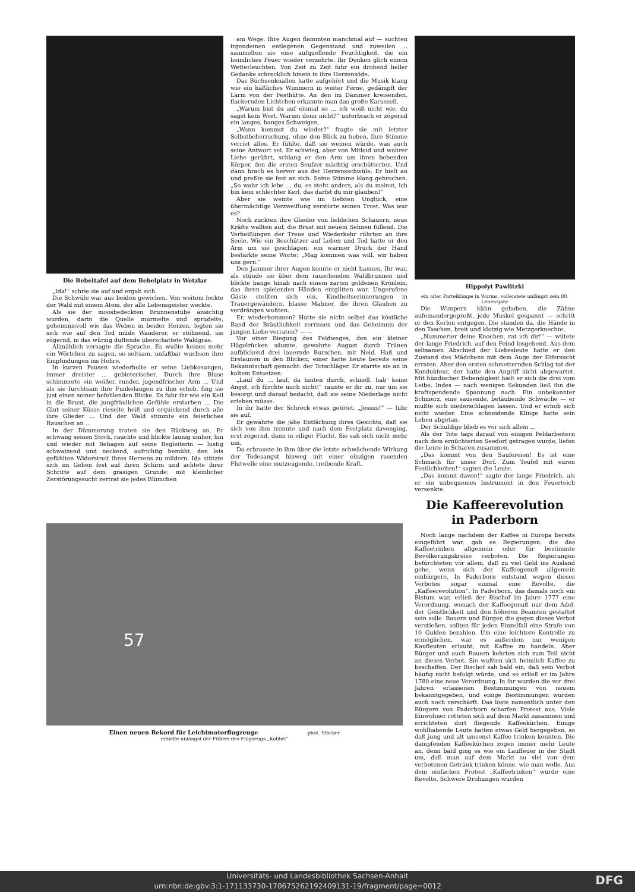Die Bebeltafel auf dem Bebelplatz in Wetzlar
„Ida!“ schrie sie auf und ergab sich.
Die Schwüle war aus beiden gewichen. Von weitem lockte der Wald mit einem Atem, der alle Lebensgeister weckte.
Als sie der moosbedeckten Brunnenstube ansichtig wurden, darin die Quelle murmelte und sprudelte, geheimnisvoll wie das Weben in beider Herzen, legten sie sich wie auf den Tod müde Wanderer, er stöhnend, sie zögernd, in das würzig duftende überschattete Waldgras.
Allmählich versagte die Sprache. Es wußte keines mehr ein Wörtchen zu sagen, so seltsam, unfaßbar wuchsen ihre Empfindungen ins Hehre.
In kurzen Pausen wiederholte er seine Liebkosungen, immer dreister ... gebieterischer. Durch ihre Bluse schimmerte ein weißer, runder, jugendfrischer Arm ... Und als sie furchtsam ihre Funkelaugen zu ihm erhob, fing sie just einen seiner befehlenden Blicke. Es fuhr ihr wie ein Keil in die Brust, die jungfräulichen Gefühle erstarben ... Die Glut seiner Küsse rieselte heiß und erquickend durch alle ihre Glieder ... Und der Wald stimmte ein feierliches Rauschen an ...
In der Dämmerung traten sie den Rückweg an. Er schwang seinen Stock, rauchte und blickte launig umher, hin und wieder mit Behagen auf seine Begleiterin — lustig schwatzend und neckend, aufrichtig bemüht, den leis gefühlten Widerstreit ihres Herzens zu mildern. Ida stützte sich im Gehen fest auf ihren Schirm und achtete ihrer Schritte auf dem grasigen Grunde; mit kleinlicher Zerstörungssucht zertrat sie jedes Blümchen
am Wege. Ihre Augen flammten manchmal auf — suchten irgendeinen entlegenen Gegenstand und zuweilen ... sammelten sie eine aufquellende Feuchtigkeit, die ein heimliches Feuer wieder verzehrte. Ihr Denken glich einem Wetterleuchten. Von Zeit zu Zeit fuhr ein drohend heller Gedanke schrecklich hinein in ihre Herzensöde.
Das Büchsenknallen hatte aufgehört und die Musik klang wie ein häßliches Wimmern in weiter Ferne, gedämpft der Lärm von der Festhütte. An den im Dämmer kreisenden, flackernden Lichtchen erkannte man das große Karussell.
„Warum bist du auf einmal so ... ich weiß nicht wie, du sagst kein Wort. Warum denn nicht?“ unterbrach er zögernd ein langes, banges Schweigen.
„Wann kommst du wieder?“ fragte sie mit letzter Selbstbeherrschung, ohne den Blick zu heben. Ihre Stimme verriet alles. Er fühlte, daß sie weinen würde, was auch seine Antwort sei. Er schwieg, aber von Mitleid und wahrer Liebe gerührt, schlang er den Arm um ihren bebenden Körper, den die ersten Seufzer mächtig erschütterten. Und dann brach es hervor aus der Herzensschwüle. Er hielt an und preßte sie fest an sich. Seine Stimme klang gebrochen. „So wahr ich lebe ... du, es steht anders, als du meinst, ich bin kein schlechter Kerl, das darfst du mir glauben!“
Aber sie weinte wie im tiefsten Unglück, eine übermächtige Verzweiflung zerstörte seinen Trost. Was war es?
Noch zuckten ihre Glieder von lieblichen Schauern, neue Kräfte wallten auf, die Brust mit neuem Sehnen füllend. Die Verheißungen der Treue und Wiederkehr rührten an ihre Seele. Wie ein Beschützer auf Leben und Tod hatte er den Arm um sie geschlagen, ein warmer Druck der Hand bestärkte seine Worte: „Mag kommen was will, wir haben uns gern.“
Den Jammer ihrer Augen konnte er nicht bannen. Ihr war, als stünde sie über dem rauschenden Waldbrunnen und blickte bange hinab nach einem zarten goldenen Krönlein, das ihren spielenden Händen entglitten war. Ungerufene Gäste stellten sich ein, Kindheitserinnerungen in Trauergewändern, blasse Mahner, die ihren Glauben zu verdrängen wußten.
Er, wiederkommen? Hatte sie nicht selbst das köstliche Band der Bräutlichkeit zerrissen und das Geheimnis der jungen Liebe verraten? — —
Vor einer Biegung des Feldweges, den ein kleiner Hügelrücken säumte, gewahrte August durch Tränen aufblickend drei lauernde Burschen, mit Neid, Haß und Erstaunen in den Blicken; einer hatte heute bereits seine Bekanntschaft gemacht: der Totschläger. Er starrte sie an in kaltem Entsetzen.
„Lauf du ... lauf, da hinten durch, schnell, hab' keine Angst, ich fürchte mich nicht!“ raunte er ihr zu, nur um sie besorgt und darauf bedacht, daß sie seine Niederlage nicht erleben müsse.
In ihr hatte der Schreck etwas getötet. „Jessus!“ — fuhr sie auf.
Er gewahrte die jähe Entfärbung ihres Gesichts, daß sie sich von ihm trennte und nach dem Festplatz davonging, erst zögernd, dann in eiliger Flucht. Sie sah sich nicht mehr um.
Da erbrauste in ihm über die letzte schwächende Wirkung der Todesangst hinweg mit einer einzigen rasenden Flutwelle eine mutzeugende, treibende Kraft.
Hippolyt Pawlitzki
ein alter Parteikämpe in Worms, vollendete unlängst sein 80. Lebensjahr
Die Wimpern kühn gehoben, die Zähne aufeinandergepreßt, jede Muskel gespannt — schritt er den Kerlen entgegen. Die standen da, die Hände in den Taschen, breit und klotzig wie Metzgerknechte.
„Nummerier deine Knochen, rat ich dir!“ — wütete der lange Friedrich, auf den Feind losgehend. Aus dem seltsamen Abschied der Liebesleute hatte er den Zustand des Mädchens mit dem Auge der Eifersucht erraten. Aber den ersten schmetternden Schlag tat der Kondukteur, der hatte den Angriff nicht abgewartet. Mit hündischer Behendigkeit hielt er sich die drei vom Leibe. Indes — nach wenigen Sekunden ließ ihn die kraftspendende Spannung nach. Ein unbekannter Schmerz, eine sausende, betäubende Schwäche — er mußte sich niederschlagen lassen. Und er erhob sich nicht wieder. Eine schneidende Klinge hatte sein Leben abgetan.
Der Schuldige blieb es vor sich allein ...
Als der Tote tags darauf von einigen Feldarbeitern nach dem ernüchterten Seedorf getragen wurde, liefen die Leute in Scharen zusammen.
„Das kommt von den Saufereien! Es ist eine Schmach für unser Dorf. Zum Teufel mit euren Festlichkeiten!“ sagten die Leute.
„Das kommt davon!“ sagte der lange Friedrich, als er ein unbequemes Instrument in den Feuerteich versenkte.
Die Kaffeerevolution
in Paderborn
Noch lange nachdem der Kaffee in Europa bereits eingeführt war, gab es Regierungen, die das Kaffeetrinken allgemein oder für bestimmte Bevölkerungskreise verboten. Die Regierungen befürchteten vor allem, daß zu viel Geld ins Ausland gehe, wenn sich der Kaffeegenuß allgemein einbürgere. In Paderborn entstand wegen dieses Verbotes sogar einmal eine Revolte, die „Kaffeerevolution“. In Paderborn, das damals noch ein Bistum war, erließ der Bischof im Jahre 1777 eine Verordnung, wonach der Kaffeegenuß nur dem Adel, der Geistlichkeit und den höheren Beamten gestattet sein solle. Bauern und Bürger, die gegen dieses Verbot verstießen, sollten für jeden Einzelfall eine Strafe von 10 Gulden bezahlen. Um eine leichtere Kontrolle zu ermöglichen, war es außerdem nur wenigen Kaufleuten erlaubt, mit Kaffee zu handeln. Aber Bürger und auch Bauern kehrten sich zum Teil nicht an dieses Verbot. Sie wußten sich heimlich Kaffee zu beschaffen. Der Bischof sah bald ein, daß sein Verbot häufig nicht befolgt würde, und so erließ er im Jahre 1780 eine neue Verordnung. In ihr wurden die vor drei Jahren erlassenen Bestimmungen von neuem bekanntgegeben, und einige Bestimmungen wurden auch noch verschärft. Das löste namentlich unter den Bürgern von Paderborn scharfen Protest aus. Viele Einwohner rotteten sich auf dem Markt zusammen und errichteten dort fliegende Kaffeeküchen. Einige wohlhabende Leute hatten etwas Geld hergegeben, so daß jung und alt umsonst Kaffee trinken konnten. Die dampfenden Kaffeeküchen zogen immer mehr Leute an, denn bald ging es wie ein Lauffeuer in der Stadt um, daß man auf dem Markt so viel von dem verbotenen Getränk trinken könne, wie man wolle. Aus dem einfachen Protest „Kaffeetrinken“ wurde eine Revolte. Schwere Drohungen wurden
57
Einen neuen Rekord für Leichtmotorflugzeuge phot. Stöcker
erzielte unlängst der Führer des Flugzeugs „Kolibri“
Universitäts- und Landesbibliothek Sachsen-Anhalt
urn:nbn:de:gbv:3:1-171133730-17067526219240913​1-19/fragment/page=0012 DFG